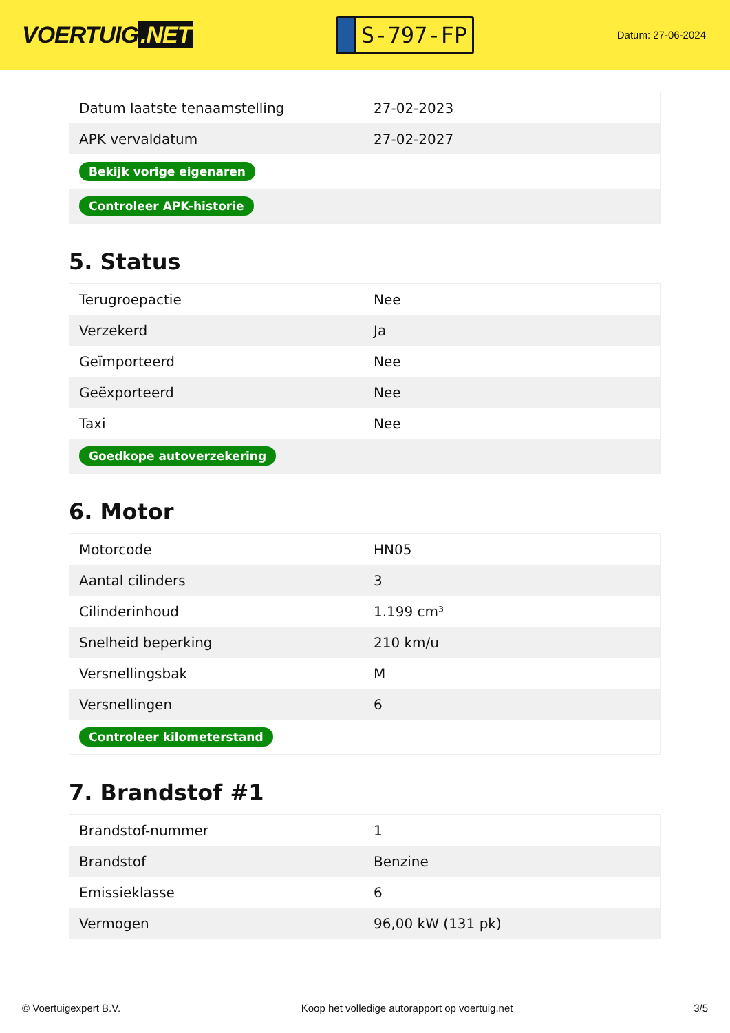VOERTUIG.NET
S-797-FP
Datum: 27-06-2024
| Datum laatste tenaamstelling | 27-02-2023 |
| APK vervaldatum | 27-02-2027 |
| Bekijk vorige eigenaren | |
| Controleer APK-historie | |
5. Status
| Terugroepactie | Nee |
| Verzekerd | Ja |
| Geïmporteerd | Nee |
| Geëxporteerd | Nee |
| Taxi | Nee |
| Goedkope autoverzekering | |
6. Motor
| Motorcode | HN05 |
| Aantal cilinders | 3 |
| Cilinderinhoud | 1.199 cm³ |
| Snelheid beperking | 210 km/u |
| Versnellingsbak | M |
| Versnellingen | 6 |
| Controleer kilometerstand | |
7. Brandstof #1
| Brandstof-nummer | 1 |
| Brandstof | Benzine |
| Emissieklasse | 6 |
| Vermogen | 96,00 kW (131 pk) |
© Voertuigexpert B.V. Koop het volledige autorapport op voertuig.net 3/5